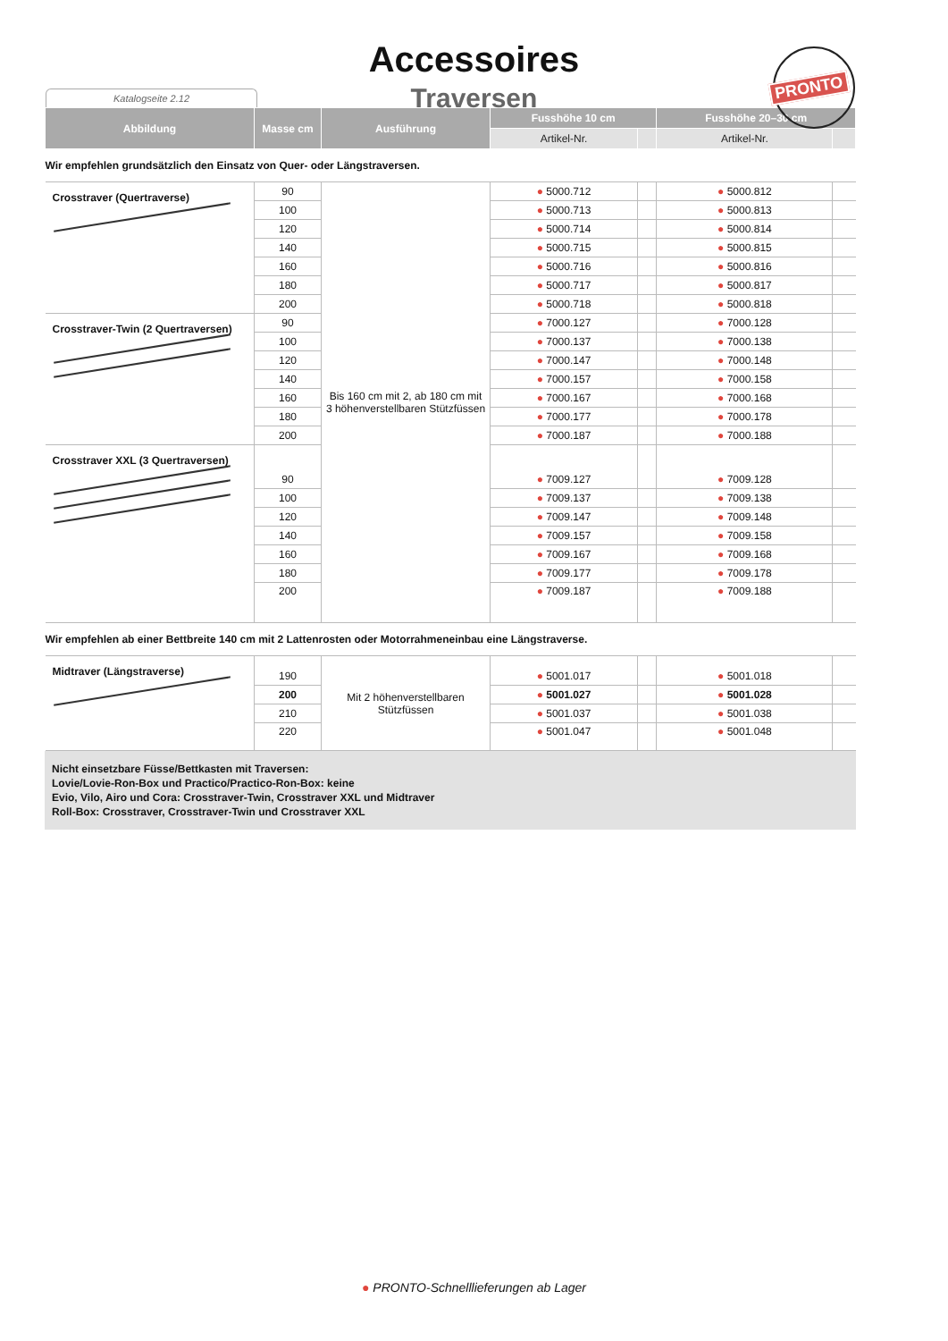Accessoires
Traversen
PRONTO
Katalogseite 2.12
| Abbildung | Masse cm | Ausführung | Fusshöhe 10 cm | | Fusshöhe 20–30 cm | |
| --- | --- | --- | --- | --- | --- | --- |
| | | | Artikel-Nr. | | Artikel-Nr. | |
| Wir empfehlen grundsätzlich den Einsatz von Quer- oder Längstraversen. | | | | | | |
| Crosstraver (Quertraverse) | 90 | Bis 160 cm mit 2, ab 180 cm mit 3 höhenverstellbaren Stützfüssen | ● 5000.712 | | ● 5000.812 | |
| | 100 | | ● 5000.713 | | ● 5000.813 | |
| | 120 | | ● 5000.714 | | ● 5000.814 | |
| | 140 | | ● 5000.715 | | ● 5000.815 | |
| | 160 | | ● 5000.716 | | ● 5000.816 | |
| | 180 | | ● 5000.717 | | ● 5000.817 | |
| | 200 | | ● 5000.718 | | ● 5000.818 | |
| Crosstraver-Twin (2 Quertraversen) | 90 | | ● 7000.127 | | ● 7000.128 | |
| | 100 | | ● 7000.137 | | ● 7000.138 | |
| | 120 | | ● 7000.147 | | ● 7000.148 | |
| | 140 | | ● 7000.157 | | ● 7000.158 | |
| | 160 | | ● 7000.167 | | ● 7000.168 | |
| | 180 | | ● 7000.177 | | ● 7000.178 | |
| | 200 | | ● 7000.187 | | ● 7000.188 | |
| Crosstraver XXL (3 Quertraversen) | 90 | | ● 7009.127 | | ● 7009.128 | |
| | 100 | | ● 7009.137 | | ● 7009.138 | |
| | 120 | | ● 7009.147 | | ● 7009.148 | |
| | 140 | | ● 7009.157 | | ● 7009.158 | |
| | 160 | | ● 7009.167 | | ● 7009.168 | |
| | 180 | | ● 7009.177 | | ● 7009.178 | |
| | 200 | | ● 7009.187 | | ● 7009.188 | |
| Wir empfehlen ab einer Bettbreite 140 cm mit 2 Lattenrosten oder Motorrahmeneinbau eine Längstraverse. | | | | | | |
| Midtraver (Längstraverse) | 190 | Mit 2 höhenverstellbaren Stützfüssen | ● 5001.017 | | ● 5001.018 | |
| | 200 | | ● 5001.027 | | ● 5001.028 | |
| | 210 | | ● 5001.037 | | ● 5001.038 | |
| | 220 | | ● 5001.047 | | ● 5001.048 | |
Nicht einsetzbare Füsse/Bettkasten mit Traversen:
Lovie/Lovie-Ron-Box und Practico/Practico-Ron-Box: keine
Evio, Vilo, Airo und Cora: Crosstraver-Twin, Crosstraver XXL und Midtraver
Roll-Box: Crosstraver, Crosstraver-Twin und Crosstraver XXL
● PRONTO-Schnelllieferungen ab Lager